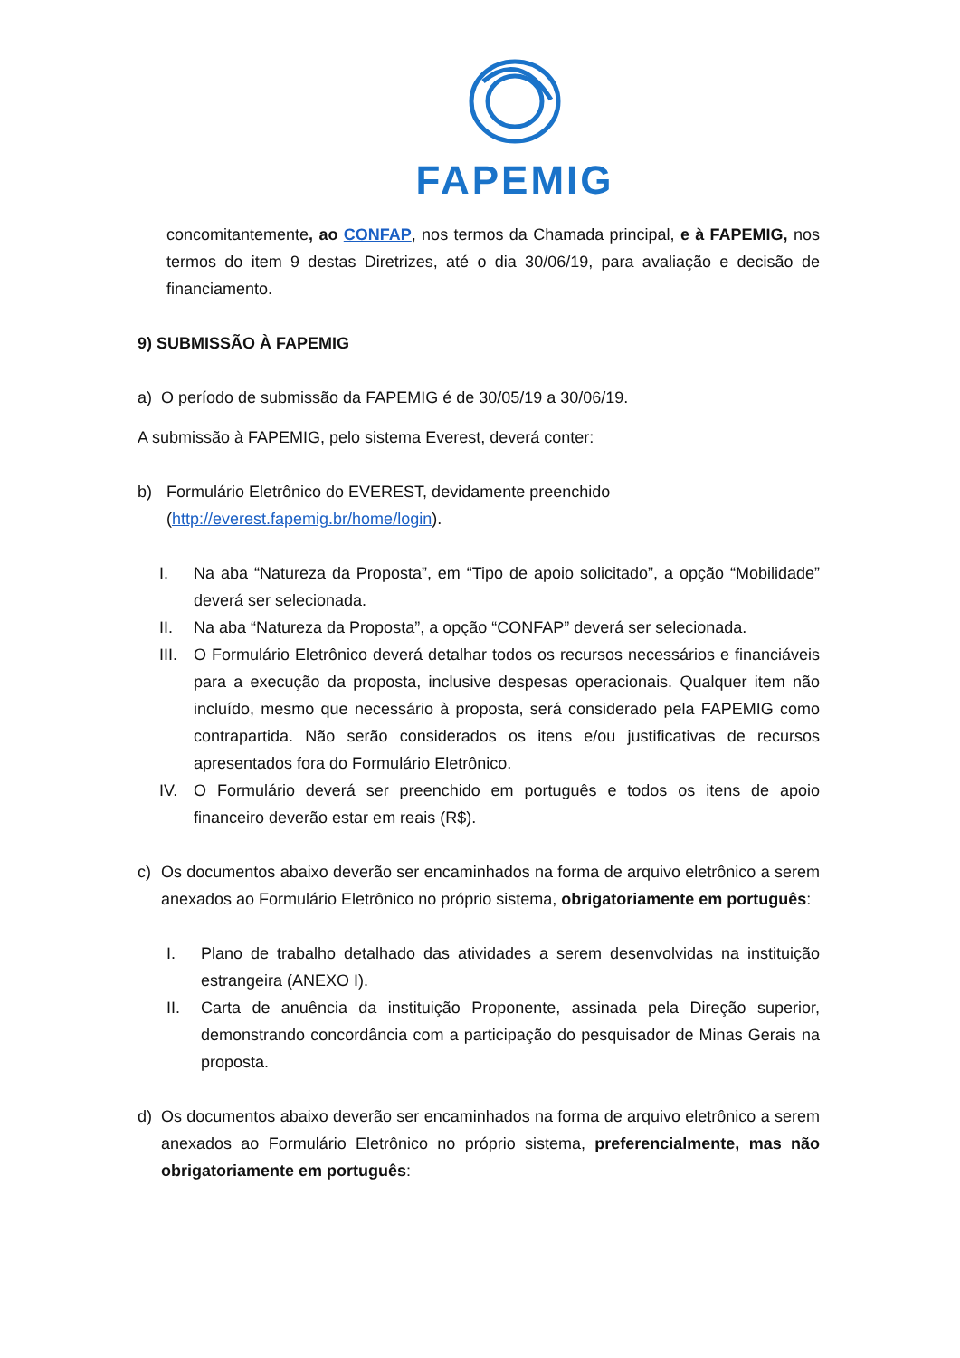FAPEMIG
concomitantemente, ao CONFAP, nos termos da Chamada principal, e à FAPEMIG, nos termos do item 9 destas Diretrizes, até o dia 30/06/19, para avaliação e decisão de financiamento.
9) SUBMISSÃO À FAPEMIG
a) O período de submissão da FAPEMIG é de 30/05/19 a 30/06/19.
A submissão à FAPEMIG, pelo sistema Everest, deverá conter:
b) Formulário Eletrônico do EVEREST, devidamente preenchido
(http://everest.fapemig.br/home/login).
I. Na aba “Natureza da Proposta”, em “Tipo de apoio solicitado”, a opção “Mobilidade” deverá ser selecionada.
II. Na aba “Natureza da Proposta”, a opção “CONFAP” deverá ser selecionada.
III.
O Formulário Eletrônico deverá detalhar todos os recursos necessários e financiáveis para a execução da proposta, inclusive despesas operacionais. Qualquer item não incluído, mesmo que necessário à proposta, será considerado pela FAPEMIG como contrapartida. Não serão considerados os itens e/ou justificativas de recursos apresentados fora do Formulário Eletrônico.
IV. O Formulário deverá ser preenchido em português e todos os itens de apoio financeiro deverão estar em reais (R$).
c) Os documentos abaixo deverão ser encaminhados na forma de arquivo eletrônico a serem anexados ao Formulário Eletrônico no próprio sistema, obrigatoriamente em português:
I. Plano de trabalho detalhado das atividades a serem desenvolvidas na instituição estrangeira (ANEXO I).
II. Carta de anuência da instituição Proponente, assinada pela Direção superior, demonstrando concordância com a participação do pesquisador de Minas Gerais na proposta.
d) Os documentos abaixo deverão ser encaminhados na forma de arquivo eletrônico a serem anexados ao Formulário Eletrônico no próprio sistema, preferencialmente, mas não obrigatoriamente em português: